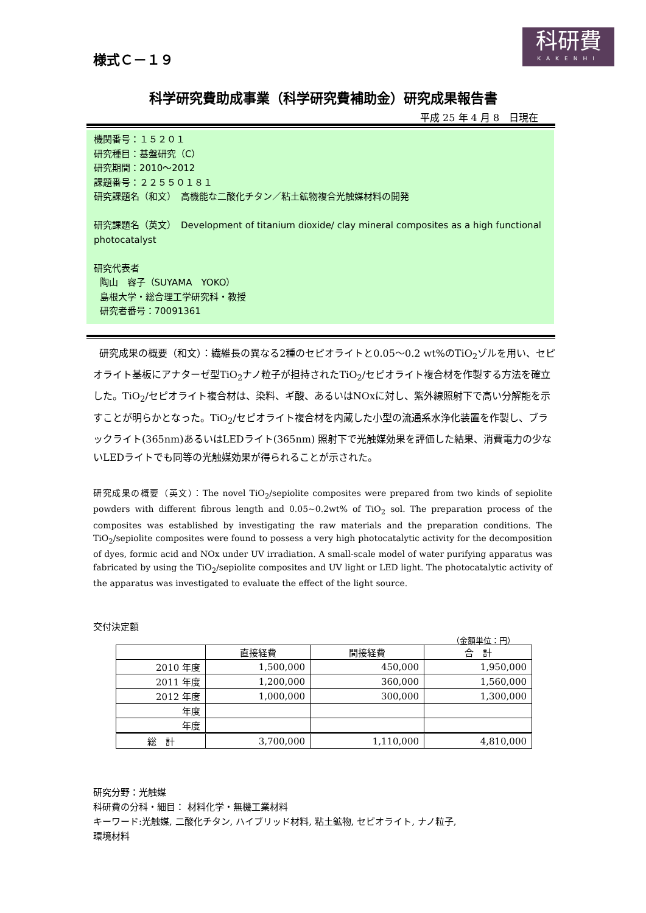科研費
KAKENHI
様式Ｃ－１９
科学研究費助成事業（科学研究費補助金）研究成果報告書
平成 25 年 4 月 8　日現在
機関番号：１５２０１
研究種目：基盤研究（C）
研究期間：2010～2012
課題番号：２２５５０１８１
研究課題名（和文）　高機能な二酸化チタン／粘土鉱物複合光触媒材料の開発
研究課題名（英文）　Development of titanium dioxide/ clay mineral composites as a high functional photocatalyst
研究代表者
陶山　容子（SUYAMA　YOKO）
島根大学・総合理工学研究科・教授
研究者番号：70091361
研究成果の概要（和文）：繊維長の異なる2種のセピオライトと0.05～0.2 wt%のTiO<sub>2</sub>ゾルを用い、セピオライト基板にアナターゼ型TiO<sub>2</sub>ナノ粒子が担持されたTiO<sub>2</sub>/セピオライト複合材を作製する方法を確立した。TiO<sub>2</sub>/セピオライト複合材は、染料、ギ酸、あるいはNOxに対し、紫外線照射下で高い分解能を示すことが明らかとなった。TiO<sub>2</sub>/セピオライト複合材を内蔵した小型の流通系水浄化装置を作製し、ブラックライト(365nm)あるいはLEDライト(365nm) 照射下で光触媒効果を評価した結果、消費電力の少ないLEDライトでも同等の光触媒効果が得られることが示された。
研究成果の概要（英文）：The novel TiO<sub>2</sub>/sepiolite composites were prepared from two kinds of sepiolite powders with different fibrous length and 0.05~0.2wt% of TiO<sub>2</sub> sol. The preparation process of the composites was established by investigating the raw materials and the preparation conditions. The TiO<sub>2</sub>/sepiolite composites were found to possess a very high photocatalytic activity for the decomposition of dyes, formic acid and NOx under UV irradiation. A small-scale model of water purifying apparatus was fabricated by using the TiO<sub>2</sub>/sepiolite composites and UV light or LED light. The photocatalytic activity of the apparatus was investigated to evaluate the effect of the light source.
交付決定額
（金額単位：円）
| | 直接経費 | 間接経費 | 合 計 |
| --- | --- | --- | --- |
| 2010 年度 | 1,500,000 | 450,000 | 1,950,000 |
| 2011 年度 | 1,200,000 | 360,000 | 1,560,000 |
| 2012 年度 | 1,000,000 | 300,000 | 1,300,000 |
| 年度 | | | |
| 年度 | | | |
| 総 計 | 3,700,000 | 1,110,000 | 4,810,000 |
研究分野：光触媒
科研費の分科・細目： 材料化学・無機工業材料
キーワード:光触媒, 二酸化チタン, ハイブリッド材料, 粘土鉱物, セピオライト, ナノ粒子,
環境材料